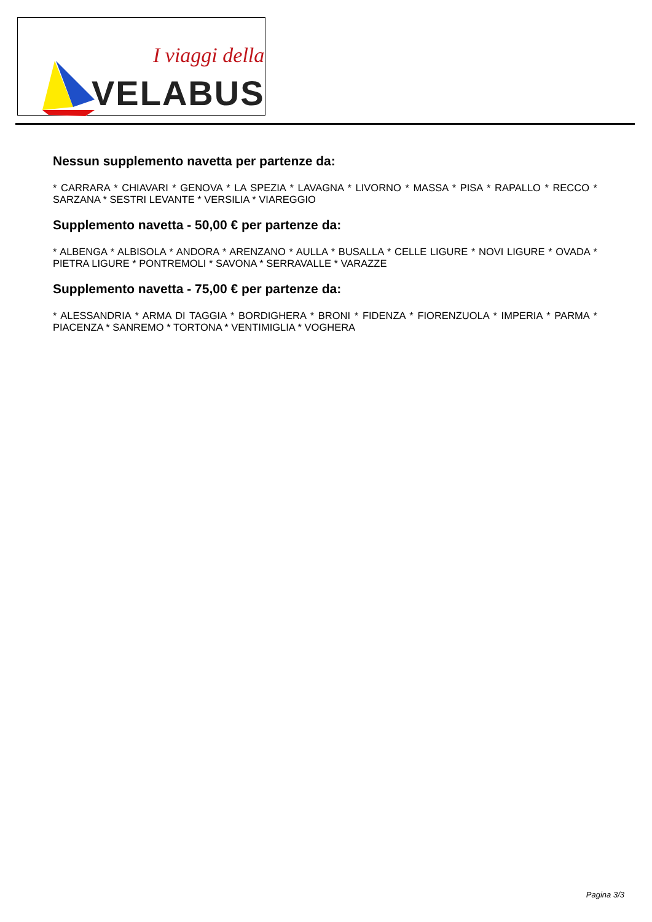I viaggi della
VELABUS
Nessun supplemento navetta per partenze da:
* CARRARA * CHIAVARI * GENOVA * LA SPEZIA * LAVAGNA * LIVORNO * MASSA * PISA * RAPALLO * RECCO * SARZANA * SESTRI LEVANTE * VERSILIA * VIAREGGIO
Supplemento navetta - 50,00 € per partenze da:
* ALBENGA * ALBISOLA * ANDORA * ARENZANO * AULLA * BUSALLA * CELLE LIGURE * NOVI LIGURE * OVADA * PIETRA LIGURE * PONTREMOLI * SAVONA * SERRAVALLE * VARAZZE
Supplemento navetta - 75,00 € per partenze da:
* ALESSANDRIA * ARMA DI TAGGIA * BORDIGHERA * BRONI * FIDENZA * FIORENZUOLA * IMPERIA * PARMA * PIACENZA * SANREMO * TORTONA * VENTIMIGLIA * VOGHERA
Pagina 3/3